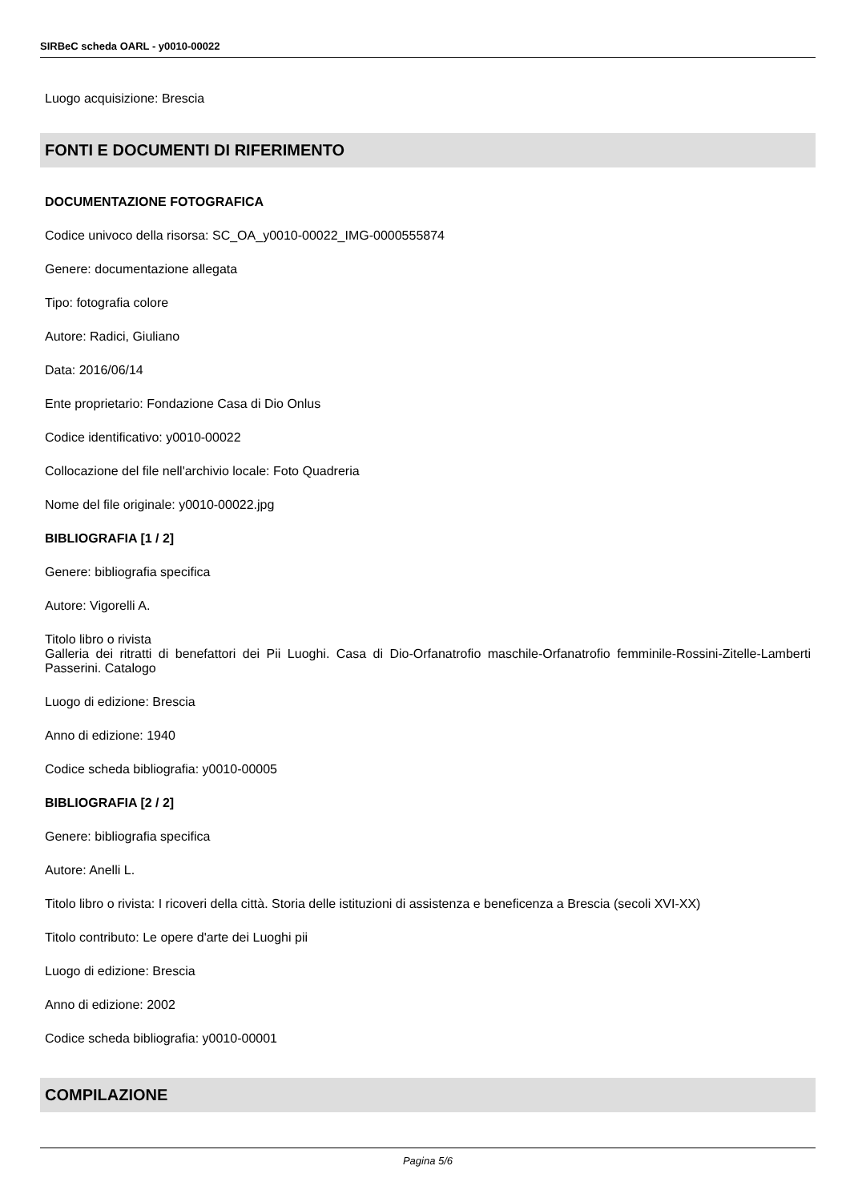SIRBeC scheda OARL - y0010-00022
Luogo acquisizione: Brescia
FONTI E DOCUMENTI DI RIFERIMENTO
DOCUMENTAZIONE FOTOGRAFICA
Codice univoco della risorsa: SC_OA_y0010-00022_IMG-0000555874
Genere: documentazione allegata
Tipo: fotografia colore
Autore: Radici, Giuliano
Data: 2016/06/14
Ente proprietario: Fondazione Casa di Dio Onlus
Codice identificativo: y0010-00022
Collocazione del file nell'archivio locale: Foto Quadreria
Nome del file originale: y0010-00022.jpg
BIBLIOGRAFIA [1 / 2]
Genere: bibliografia specifica
Autore: Vigorelli A.
Titolo libro o rivista
Galleria dei ritratti di benefattori dei Pii Luoghi. Casa di Dio-Orfanatrofio maschile-Orfanatrofio femminile-Rossini-Zitelle-Lamberti Passerini. Catalogo
Luogo di edizione: Brescia
Anno di edizione: 1940
Codice scheda bibliografia: y0010-00005
BIBLIOGRAFIA [2 / 2]
Genere: bibliografia specifica
Autore: Anelli L.
Titolo libro o rivista: I ricoveri della città. Storia delle istituzioni di assistenza e beneficenza a Brescia (secoli XVI-XX)
Titolo contributo: Le opere d'arte dei Luoghi pii
Luogo di edizione: Brescia
Anno di edizione: 2002
Codice scheda bibliografia: y0010-00001
COMPILAZIONE
Pagina 5/6